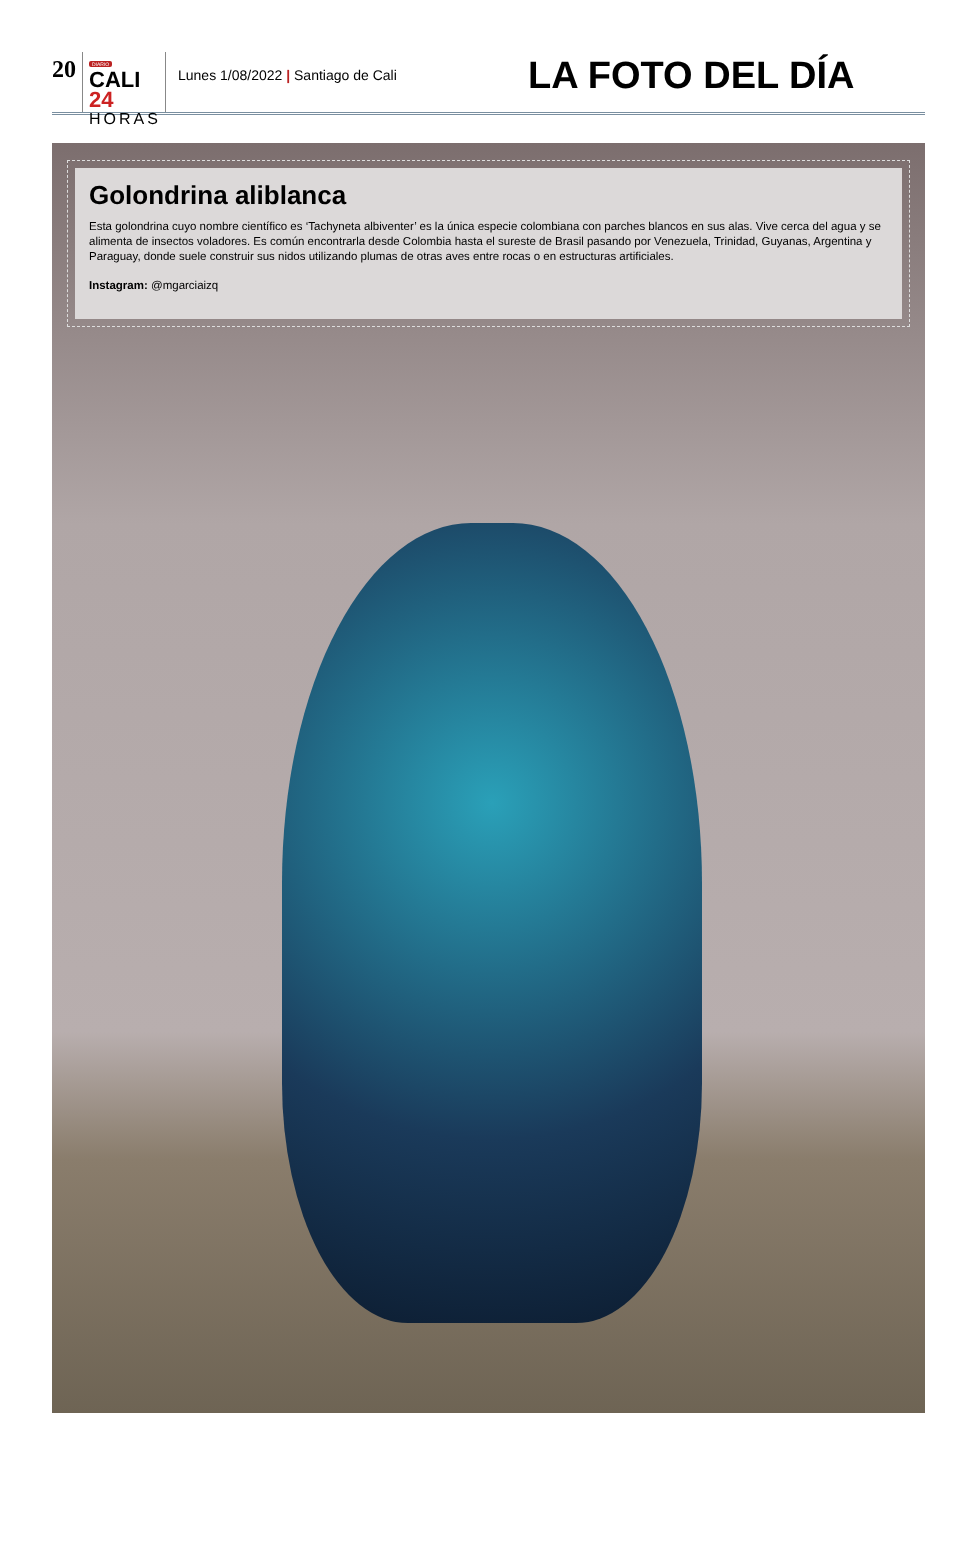20
DIARIO
CALI 24
HORAS
Lunes 1/08/2022 | Santiago de Cali
LA FOTO DEL DÍA
Golondrina aliblanca
Esta golondrina cuyo nombre científico es ‘Tachyneta albiventer’ es la única especie colombiana con parches blancos en sus alas. Vive cerca del agua y se alimenta de insectos voladores. Es común encontrarla desde Colombia hasta el sureste de Brasil pasando por Venezuela, Trinidad, Guyanas, Argentina y Paraguay, donde suele construir sus nidos utilizando plumas de otras aves entre rocas o en estructuras artificiales.
Instagram: @mgarciaizq